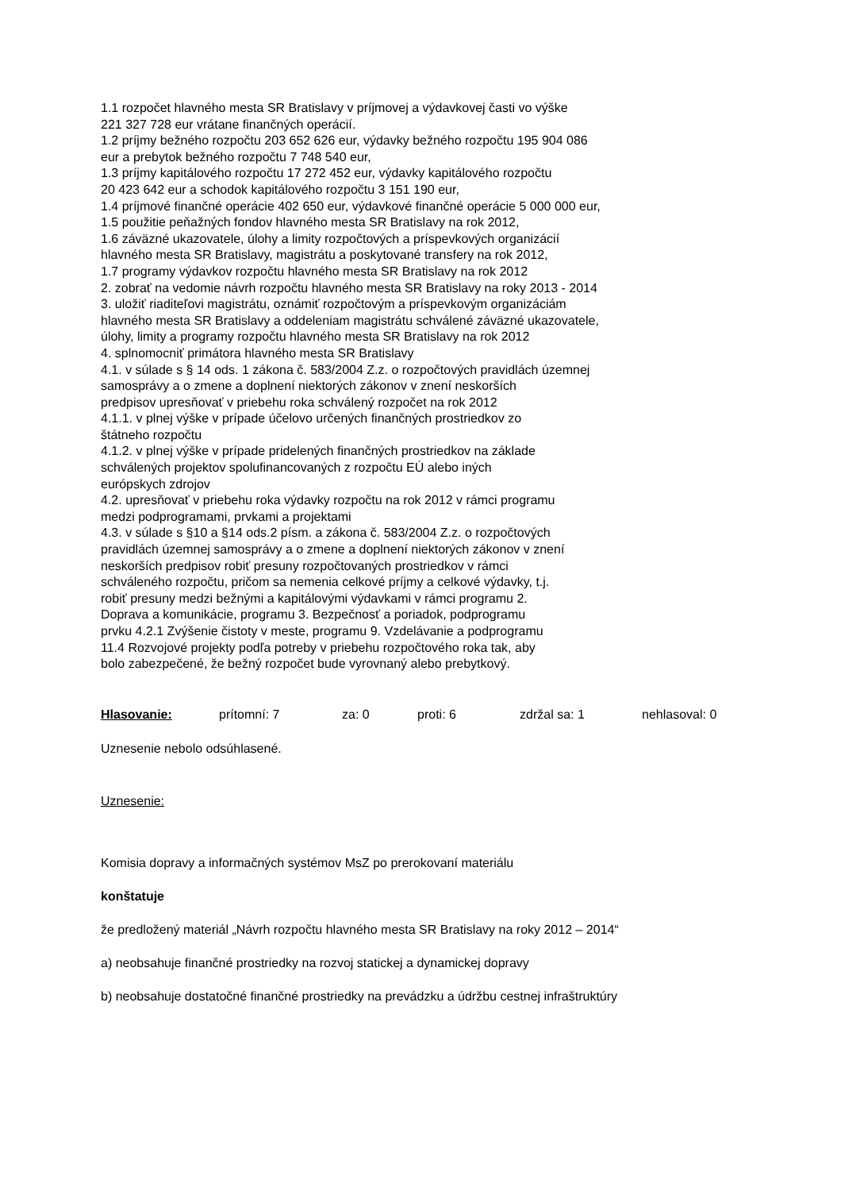1.1 rozpočet hlavného mesta SR Bratislavy v príjmovej a výdavkovej časti vo výške
221 327 728 eur vrátane finančných operácií.
1.2 príjmy bežného rozpočtu 203 652 626 eur, výdavky bežného rozpočtu 195 904 086
eur a prebytok bežného rozpočtu 7 748 540 eur,
1.3 príjmy kapitálového rozpočtu 17 272 452 eur, výdavky kapitálového rozpočtu
20 423 642 eur a schodok kapitálového rozpočtu 3 151 190 eur,
1.4 príjmové finančné operácie 402 650 eur, výdavkové finančné operácie 5 000 000 eur,
1.5 použitie peňažných fondov hlavného mesta SR Bratislavy na rok 2012,
1.6 záväzné ukazovatele, úlohy a limity rozpočtových a príspevkových organizácií
hlavného mesta SR Bratislavy, magistrátu a poskytované transfery na rok 2012,
1.7 programy výdavkov rozpočtu hlavného mesta SR Bratislavy na rok 2012
2. zobrať na vedomie návrh rozpočtu hlavného mesta SR Bratislavy na roky 2013 - 2014
3. uložiť riaditeľovi magistrátu, oznámiť rozpočtovým a príspevkovým organizáciám
hlavného mesta SR Bratislavy a oddeleniam magistrátu schválené záväzné ukazovatele,
úlohy, limity a programy rozpočtu hlavného mesta SR Bratislavy na rok 2012
4. splnomocniť primátora hlavného mesta SR Bratislavy
4.1. v súlade s § 14 ods. 1 zákona č. 583/2004 Z.z. o rozpočtových pravidlách územnej
samosprávy a o zmene a doplnení niektorých zákonov v znení neskorších
predpisov upresňovať v priebehu roka schválený rozpočet na rok 2012
4.1.1. v plnej výške v prípade účelovo určených finančných prostriedkov zo
štátneho rozpočtu
4.1.2. v plnej výške v prípade pridelených finančných prostriedkov na základe
schválených projektov spolufinancovaných z rozpočtu EÚ alebo iných
európskych zdrojov
4.2. upresňovať v priebehu roka výdavky rozpočtu na rok 2012 v rámci programu
medzi podprogramami, prvkami a projektami
4.3. v súlade s §10 a §14 ods.2 písm. a zákona č. 583/2004 Z.z. o rozpočtových
pravidlách územnej samosprávy a o zmene a doplnení niektorých zákonov v znení
neskorších predpisov robiť presuny rozpočtovaných prostriedkov v rámci
schváleného rozpočtu, pričom sa nemenia celkové príjmy a celkové výdavky, t.j.
robiť presuny medzi bežnými a kapitálovými výdavkami v rámci programu 2.
Doprava a komunikácie, programu 3. Bezpečnosť a poriadok, podprogramu
prvku 4.2.1 Zvýšenie čistoty v meste, programu 9. Vzdelávanie a podprogramu
11.4 Rozvojové projekty podľa potreby v priebehu rozpočtového roka tak, aby
bolo zabezpečené, že bežný rozpočet bude vyrovnaný alebo prebytkový.
Hlasovanie: prítomní: 7 za: 0 proti: 6 zdržal sa: 1 nehlasoval: 0
Uznesenie nebolo odsúhlasené.
Uznesenie:
Komisia dopravy a informačných systémov MsZ po prerokovaní materiálu
konštatuje
že predložený materiál „Návrh rozpočtu hlavného mesta SR Bratislavy na roky 2012 – 2014“
a) neobsahuje finančné prostriedky na rozvoj statickej a dynamickej dopravy
b) neobsahuje dostatočné finančné prostriedky na prevádzku a údržbu cestnej infraštruktúry